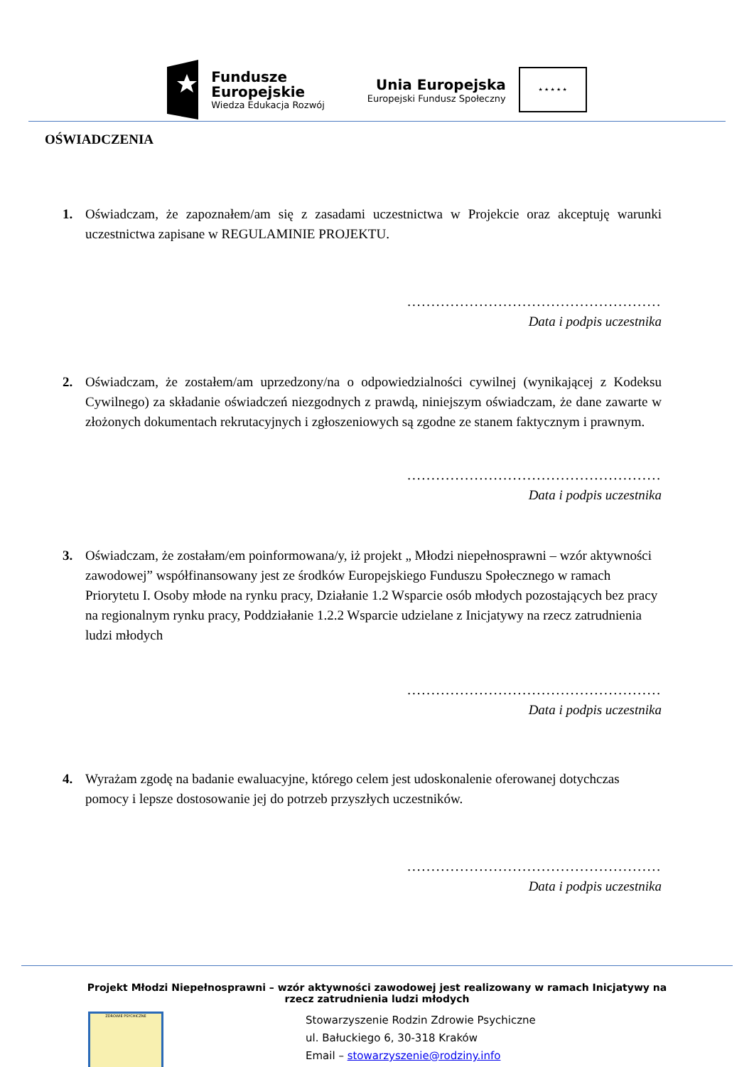Fundusze
Europejskie
Wiedza Edukacja Rozwój
Unia Europejska
Europejski Fundusz Społeczny
★ ★ ★ ★ ★
OŚWIADCZENIA
1. Oświadczam, że zapoznałem/am się z zasadami uczestnictwa w Projekcie oraz akceptuję warunki uczestnictwa zapisane w REGULAMINIE PROJEKTU.
.....................................................
Data i podpis uczestnika
2. Oświadczam, że zostałem/am uprzedzony/na o odpowiedzialności cywilnej (wynikającej z Kodeksu Cywilnego) za składanie oświadczeń niezgodnych z prawdą, niniejszym oświadczam, że dane zawarte w złożonych dokumentach rekrutacyjnych i zgłoszeniowych są zgodne ze stanem faktycznym i prawnym.
.....................................................
Data i podpis uczestnika
3. Oświadczam, że zostałam/em poinformowana/y, iż projekt „ Młodzi niepełnosprawni – wzór aktywności zawodowej” współfinansowany jest ze środków Europejskiego Funduszu Społecznego w ramach Priorytetu I. Osoby młode na rynku pracy, Działanie 1.2 Wsparcie osób młodych pozostających bez pracy na regionalnym rynku pracy, Poddziałanie 1.2.2 Wsparcie udzielane z Inicjatywy na rzecz zatrudnienia ludzi młodych
.....................................................
Data i podpis uczestnika
4. Wyrażam zgodę na badanie ewaluacyjne, którego celem jest udoskonalenie oferowanej dotychczas pomocy i lepsze dostosowanie jej do potrzeb przyszłych uczestników.
.....................................................
Data i podpis uczestnika
Projekt Młodzi Niepełnosprawni – wzór aktywności zawodowej jest realizowany w ramach Inicjatywy na rzecz zatrudnienia ludzi młodych
ZDROWIE PSYCHICZNE
Stowarzyszenie Rodzin Zdrowie Psychiczne
ul. Bałuckiego 6, 30-318 Kraków
Email – stowarzyszenie@rodziny.info